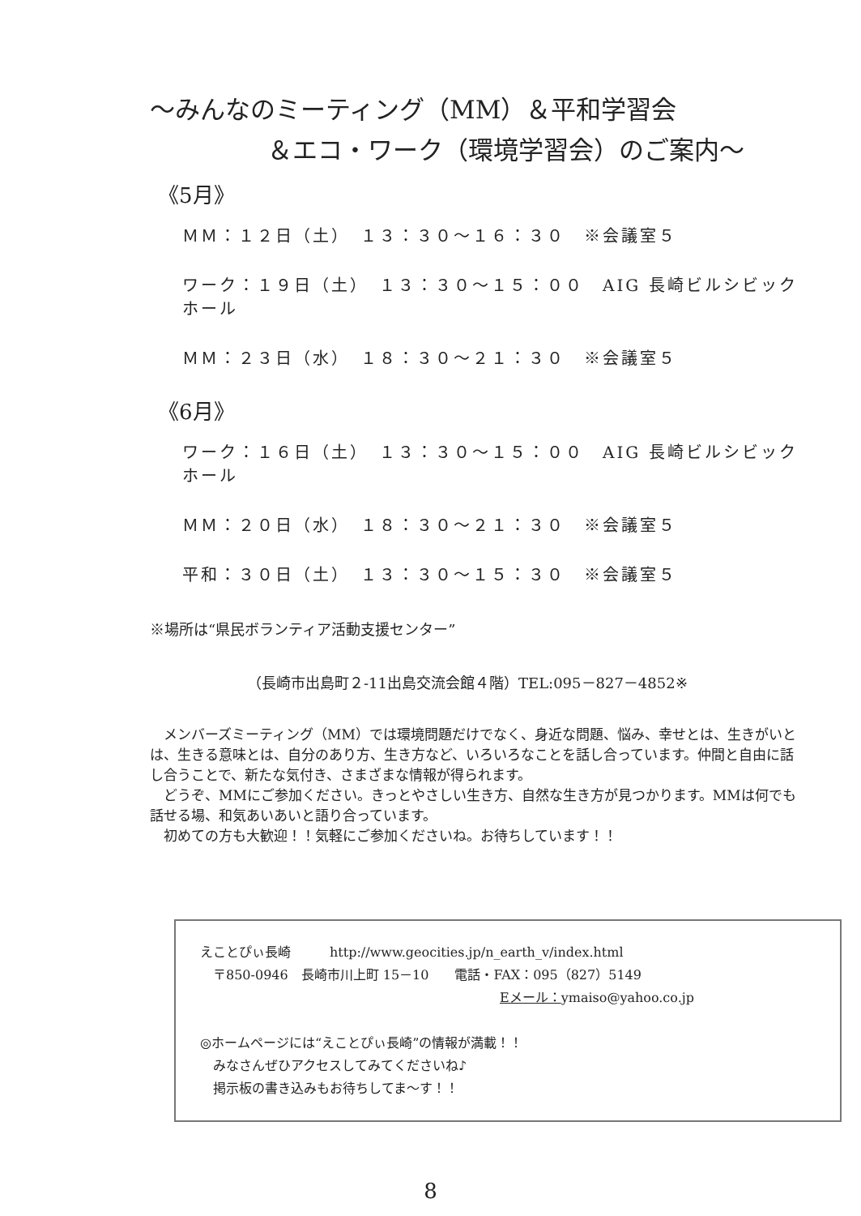～みんなのミーティング（MM）＆平和学習会
＆エコ・ワーク（環境学習会）のご案内～
《5月》
ＭＭ：１２日（土）　１３：３０～１６：３０　※会議室５
ワーク：１９日（土）　１３：３０～１５：００　AIG 長崎ビルシビックホール
ＭＭ：２３日（水）　１８：３０～２１：３０　※会議室５
《6月》
ワーク：１６日（土）　１３：３０～１５：００　AIG 長崎ビルシビックホール
ＭＭ：２０日（水）　１８：３０～２１：３０　※会議室５
平和：３０日（土）　１３：３０～１５：３０　※会議室５
※場所は“県民ボランティア活動支援センター”
（長崎市出島町２-11出島交流会館４階）TEL:095－827－4852※
　メンバーズミーティング（MM）では環境問題だけでなく、身近な問題、悩み、幸せとは、生きがいとは、生きる意味とは、自分のあり方、生き方など、いろいろなことを話し合っています。仲間と自由に話し合うことで、新たな気付き、さまざまな情報が得られます。
　どうぞ、MMにご参加ください。きっとやさしい生き方、自然な生き方が見つかります。MMは何でも話せる場、和気あいあいと語り合っています。
　初めての方も大歓迎！！気軽にご参加くださいね。お待ちしています！！
えことぴぃ長崎　　　http://www.geocities.jp/n_earth_v/index.html
　〒850-0946　長崎市川上町 15－10　　電話・FAX：095（827）5149
Eメール：ymaiso@yahoo.co.jp
◎ホームページには“えことぴぃ長崎”の情報が満載！！
　みなさんぜひアクセスしてみてくださいね♪
　掲示板の書き込みもお待ちしてま～す！！
8